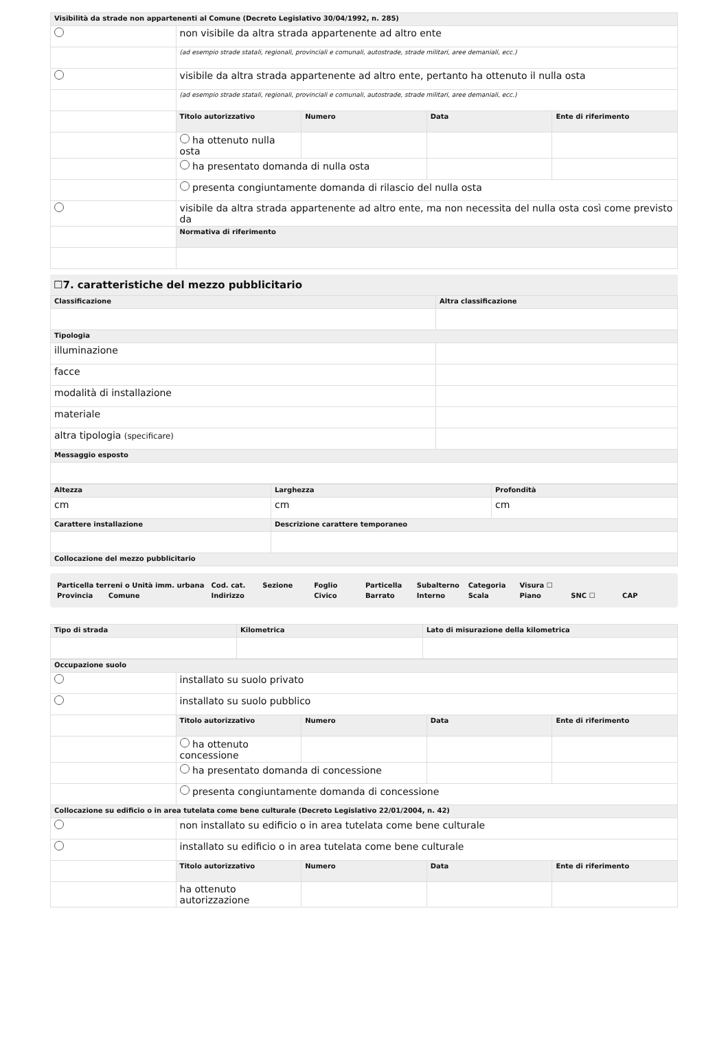| Visibilità da strade non appartenenti al Comune (Decreto Legislativo 30/04/1992, n. 285) | | | | |
| --- | --- | --- | --- | --- |
| | non visibile da altra strada appartenente ad altro ente | | | |
| | (ad esempio strade statali, regionali, provinciali e comunali, autostrade, strade militari, aree demaniali, ecc.) | | | |
| | visibile da altra strada appartenente ad altro ente, pertanto ha ottenuto il nulla osta | | | |
| | (ad esempio strade statali, regionali, provinciali e comunali, autostrade, strade militari, aree demaniali, ecc.) | | | |
| | Titolo autorizzativo | Numero | Data | Ente di riferimento |
| | ha ottenuto nulla osta | | | |
| | ha presentato domanda di nulla osta | | | |
| | presenta congiuntamente domanda di rilascio del nulla osta | | | |
| | visibile da altra strada appartenente ad altro ente, ma non necessita del nulla osta così come previsto da | | | |
| | Normativa di riferimento | | | |
☐7. caratteristiche del mezzo pubblicitario
| Classificazione | Altra classificazione |
| --- | --- |
| Tipologia | |
| illuminazione | |
| facce | |
| modalità di installazione | |
| materiale | |
| altra tipologia (specificare) | |
| Messaggio esposto | |
| Altezza | Larghezza | Profondità |
| --- | --- | --- |
| cm | cm | cm |
| Carattere installazione | Descrizione carattere temporaneo | |
| Collocazione del mezzo pubblicitario | | |
| Particella terreni o Unità imm. urbana | | Cod. cat. | Sezione | Foglio | Particella | Subalterno | Categoria | Visura ☐ | | |
| Provincia | Comune | Indirizzo | | Civico | Barrato | Interno | Scala | Piano | SNC ☐ | CAP |
| Tipo di strada | Kilometrica | Lato di misurazione della kilometrica |
| --- | --- | --- |
| Occupazione suolo | | | | |
| --- | --- | --- | --- | --- |
| | installato su suolo privato | | | |
| | installato su suolo pubblico | | | |
| | Titolo autorizzativo | Numero | Data | Ente di riferimento |
| | ha ottenuto concessione | | | |
| | ha presentato domanda di concessione | | | |
| | presenta congiuntamente domanda di concessione | | | |
| Collocazione su edificio o in area tutelata come bene culturale (Decreto Legislativo 22/01/2004, n. 42) | | | | |
| | non installato su edificio o in area tutelata come bene culturale | | | |
| | installato su edificio o in area tutelata come bene culturale | | | |
| | Titolo autorizzativo | Numero | Data | Ente di riferimento |
| | ha ottenuto autorizzazione | | | |